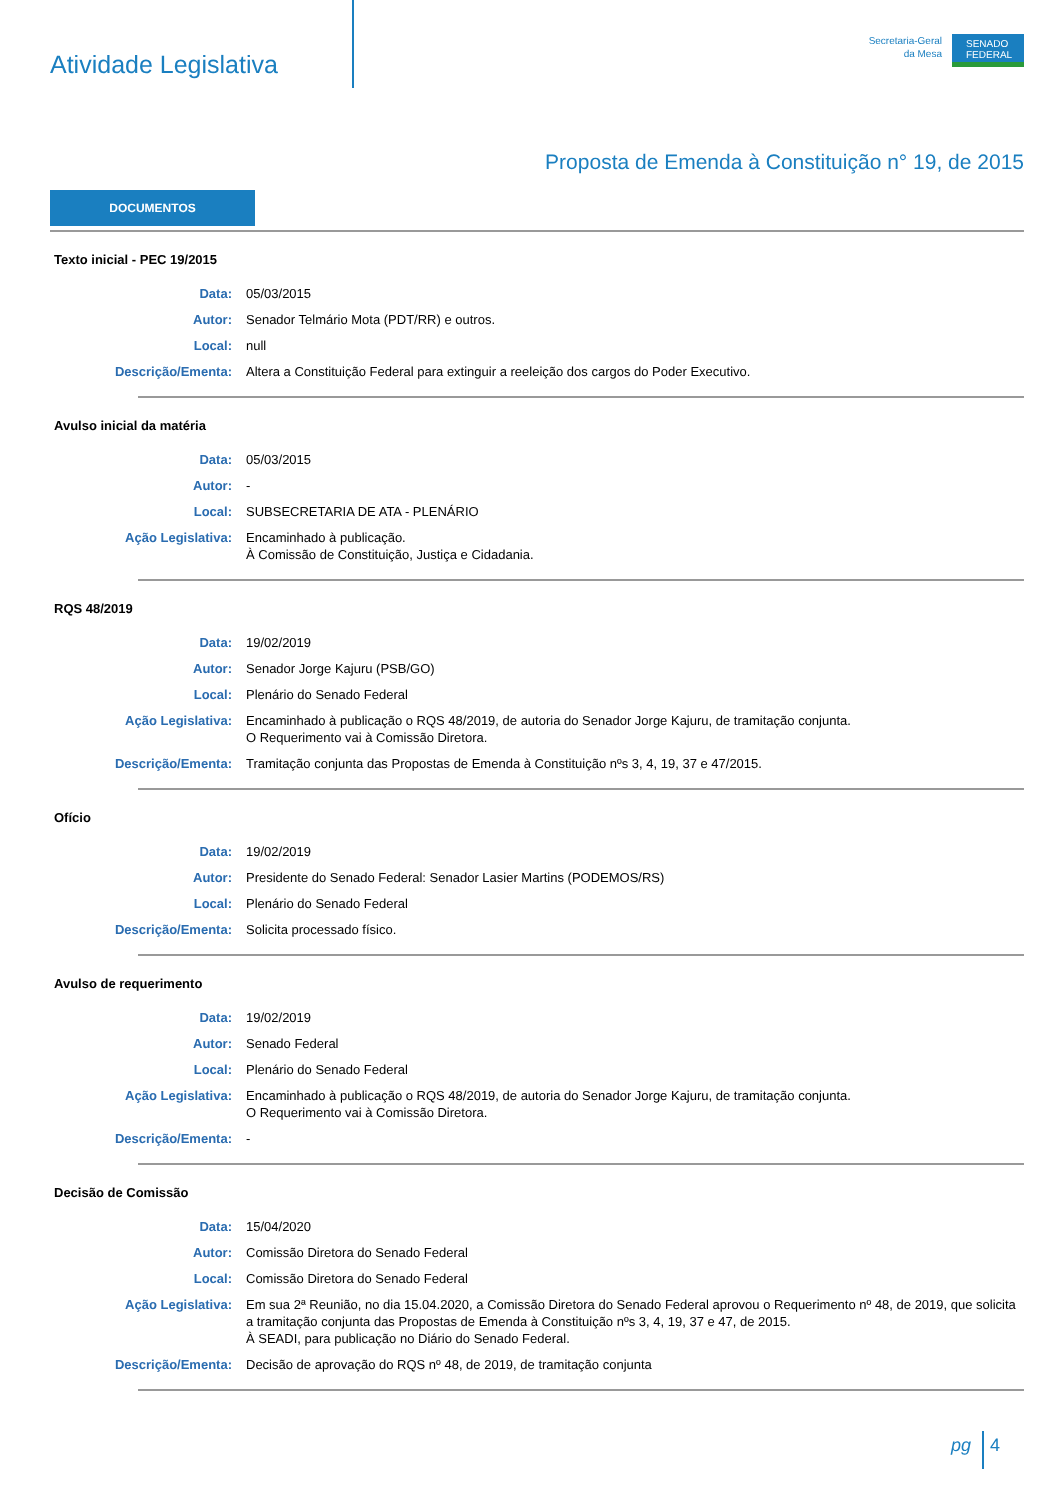Atividade Legislativa
Secretaria-Geral
da Mesa
SENADO
FEDERAL
Proposta de Emenda à Constituição n° 19, de 2015
DOCUMENTOS
Texto inicial - PEC 19/2015
Data: 05/03/2015
Autor: Senador Telmário Mota (PDT/RR) e outros.
Local: null
Descrição/Ementa: Altera a Constituição Federal para extinguir a reeleição dos cargos do Poder Executivo.
Avulso inicial da matéria
Data: 05/03/2015
Autor: -
Local: SUBSECRETARIA DE ATA - PLENÁRIO
Ação Legislativa: Encaminhado à publicação.
À Comissão de Constituição, Justiça e Cidadania.
RQS 48/2019
Data: 19/02/2019
Autor: Senador Jorge Kajuru (PSB/GO)
Local: Plenário do Senado Federal
Ação Legislativa: Encaminhado à publicação o RQS 48/2019, de autoria do Senador Jorge Kajuru, de tramitação conjunta.
O Requerimento vai à Comissão Diretora.
Descrição/Ementa: Tramitação conjunta das Propostas de Emenda à Constituição nºs 3, 4, 19, 37 e 47/2015.
Ofício
Data: 19/02/2019
Autor: Presidente do Senado Federal: Senador Lasier Martins (PODEMOS/RS)
Local: Plenário do Senado Federal
Descrição/Ementa: Solicita processado físico.
Avulso de requerimento
Data: 19/02/2019
Autor: Senado Federal
Local: Plenário do Senado Federal
Ação Legislativa: Encaminhado à publicação o RQS 48/2019, de autoria do Senador Jorge Kajuru, de tramitação conjunta.
O Requerimento vai à Comissão Diretora.
Descrição/Ementa: -
Decisão de Comissão
Data: 15/04/2020
Autor: Comissão Diretora do Senado Federal
Local: Comissão Diretora do Senado Federal
Ação Legislativa: Em sua 2ª Reunião, no dia 15.04.2020, a Comissão Diretora do Senado Federal aprovou o Requerimento nº 48, de 2019, que solicita a tramitação conjunta das Propostas de Emenda à Constituição nºs 3, 4, 19, 37 e 47, de 2015.
À SEADI, para publicação no Diário do Senado Federal.
Descrição/Ementa: Decisão de aprovação do RQS nº 48, de 2019, de tramitação conjunta
pg 4